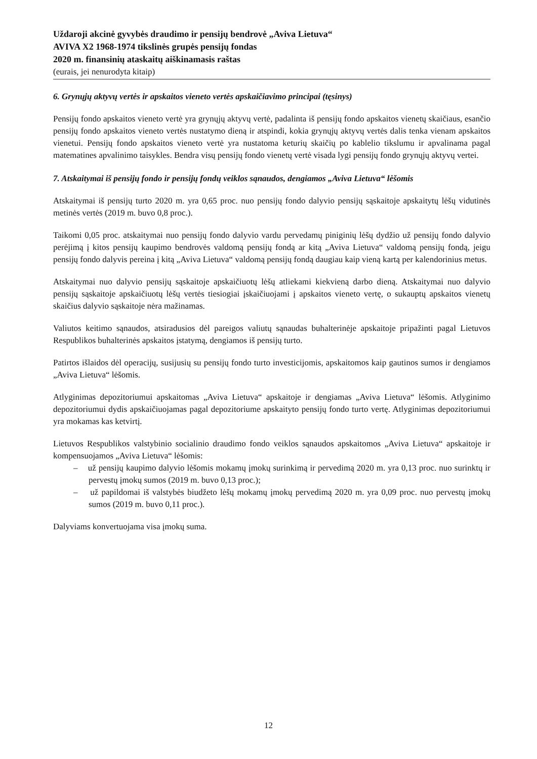Uždaroji akcinė gyvybės draudimo ir pensijų bendrovė „Aviva Lietuva“
AVIVA X2 1968-1974 tikslinės grupės pensijų fondas
2020 m. finansinių ataskaitų aiškinamasis raštas
(eurais, jei nenurodyta kitaip)
6. Grynųjų aktyvų vertės ir apskaitos vieneto vertės apskaičiavimo principai (tęsinys)
Pensijų fondo apskaitos vieneto vertė yra grynųjų aktyvų vertė, padalinta iš pensijų fondo apskaitos vienetų skaičiaus, esančio pensijų fondo apskaitos vieneto vertės nustatymo dieną ir atspindi, kokia grynųjų aktyvų vertės dalis tenka vienam apskaitos vienetui. Pensijų fondo apskaitos vieneto vertė yra nustatoma keturių skaičių po kablelio tikslumu ir apvalinama pagal matematines apvalinimo taisykles. Bendra visų pensijų fondo vienetų vertė visada lygi pensijų fondo grynųjų aktyvų vertei.
7. Atskaitymai iš pensijų fondo ir pensijų fondų veiklos sąnaudos, dengiamos „Aviva Lietuva“ lėšomis
Atskaitymai iš pensijų turto 2020 m. yra 0,65 proc. nuo pensijų fondo dalyvio pensijų sąskaitoje apskaitytų lėšų vidutinės metinės vertės (2019 m. buvo 0,8 proc.).
Taikomi 0,05 proc. atskaitymai nuo pensijų fondo dalyvio vardu pervedamų piniginių lėšų dydžio už pensijų fondo dalyvio perėjimą į kitos pensijų kaupimo bendrovės valdomą pensijų fondą ar kitą „Aviva Lietuva“ valdomą pensijų fondą, jeigu pensijų fondo dalyvis pereina į kitą „Aviva Lietuva“ valdomą pensijų fondą daugiau kaip vieną kartą per kalendorinius metus.
Atskaitymai nuo dalyvio pensijų sąskaitoje apskaičiuotų lėšų atliekami kiekvieną darbo dieną. Atskaitymai nuo dalyvio pensijų sąskaitoje apskaičiuotų lėšų vertės tiesiogiai įskaičiuojami į apskaitos vieneto vertę, o sukauptų apskaitos vienetų skaičius dalyvio sąskaitoje nėra mažinamas.
Valiutos keitimo sąnaudos, atsiradusios dėl pareigos valiutų sąnaudas buhalterinėje apskaitoje pripažinti pagal Lietuvos Respublikos buhalterinės apskaitos įstatymą, dengiamos iš pensijų turto.
Patirtos išlaidos dėl operacijų, susijusių su pensijų fondo turto investicijomis, apskaitomos kaip gautinos sumos ir dengiamos „Aviva Lietuva“ lėšomis.
Atlyginimas depozitoriumui apskaitomas „Aviva Lietuva“ apskaitoje ir dengiamas „Aviva Lietuva“ lėšomis. Atlyginimo depozitoriumui dydis apskaičiuojamas pagal depozitoriume apskaityto pensijų fondo turto vertę. Atlyginimas depozitoriumui yra mokamas kas ketvirtį.
Lietuvos Respublikos valstybinio socialinio draudimo fondo veiklos sąnaudos apskaitomos „Aviva Lietuva“ apskaitoje ir kompensuojamos „Aviva Lietuva“ lėšomis:
– už pensijų kaupimo dalyvio lėšomis mokamų įmokų surinkimą ir pervedimą 2020 m. yra 0,13 proc. nuo surinktų ir pervestų įmokų sumos (2019 m. buvo 0,13 proc.);
– už papildomai iš valstybės biudžeto lėšų mokamų įmokų pervedimą 2020 m. yra 0,09 proc. nuo pervestų įmokų sumos (2019 m. buvo 0,11 proc.).
Dalyviams konvertuojama visa įmokų suma.
12